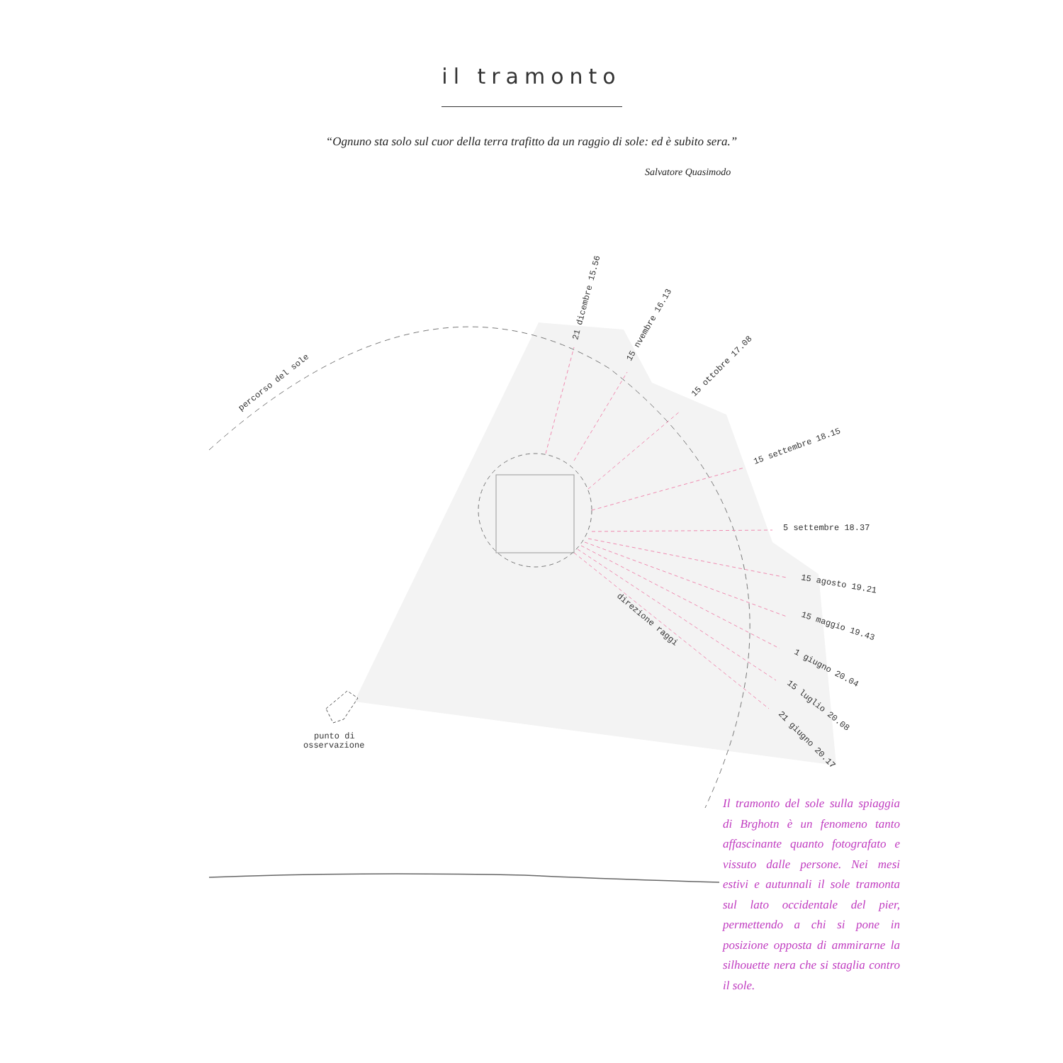il tramonto
“Ognuno sta solo sul cuor della terra trafitto da un raggio di sole: ed è subito sera.”
Salvatore Quasimodo
percorso del sole
21 dicembre 15.56
15 nvembre 16.13
15 ottobre 17.08
15 settembre 18.15
5 settembre 18.37
15 agosto 19.21
15 maggio 19.43
1 giugno 20.04
15 luglio 20.08
21 giugno 20.17
direzione raggi
punto di
osservazione
Il tramonto del sole sulla spiaggia di Brghotn è un fenomeno tanto affascinante quanto fotografato e vissuto dalle persone. Nei mesi estivi e autunnali il sole tramonta sul lato occidentale del pier, permettendo a chi si pone in posizione opposta di ammirarne la silhouette nera che si staglia contro il sole.